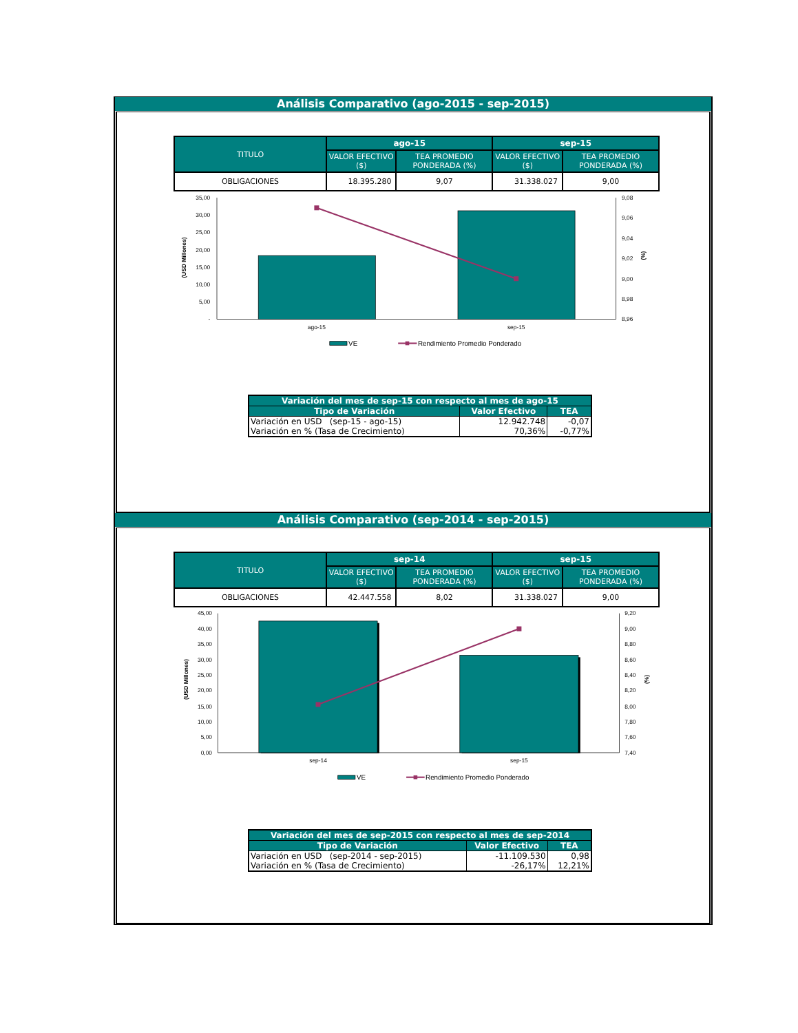Análisis Comparativo (ago-2015 - sep-2015)
| TITULO | ago-15 | | sep-15 | |
| --- | --- | --- | --- | --- |
| | VALOR EFECTIVO ($) | TEA PROMEDIO PONDERADA (%) | VALOR EFECTIVO ($) | TEA PROMEDIO PONDERADA (%) |
| OBLIGACIONES | 18.395.280 | 9,07 | 31.338.027 | 9,00 |
35,00
30,00
25,00
20,00
15,00
10,00
5,00
-
9,08
9,06
9,04
9,02
9,00
8,98
8,96
(USD Millones)
(%)
ago-15
sep-15
VE
Rendimiento Promedio Ponderado
| Variación del mes de sep-15 con respecto al mes de ago-15 | | |
| --- | --- | --- |
| Tipo de Variación | Valor Efectivo | TEA |
| Variación en USD (sep-15 - ago-15) | 12.942.748 | -0,07 |
| Variación en % (Tasa de Crecimiento) | 70,36% | -0,77% |
Análisis Comparativo (sep-2014 - sep-2015)
| TITULO | sep-14 | | sep-15 | |
| --- | --- | --- | --- | --- |
| | VALOR EFECTIVO ($) | TEA PROMEDIO PONDERADA (%) | VALOR EFECTIVO ($) | TEA PROMEDIO PONDERADA (%) |
| OBLIGACIONES | 42.447.558 | 8,02 | 31.338.027 | 9,00 |
45,00
40,00
35,00
30,00
25,00
20,00
15,00
10,00
5,00
0,00
9,20
9,00
8,80
8,60
8,40
8,20
8,00
7,80
7,60
7,40
(USD Millones)
(%)
sep-14
sep-15
VE
Rendimiento Promedio Ponderado
| Variación del mes de sep-2015 con respecto al mes de sep-2014 | | |
| --- | --- | --- |
| Tipo de Variación | Valor Efectivo | TEA |
| Variación en USD (sep-2014 - sep-2015) | -11.109.530 | 0,98 |
| Variación en % (Tasa de Crecimiento) | -26,17% | 12,21% |